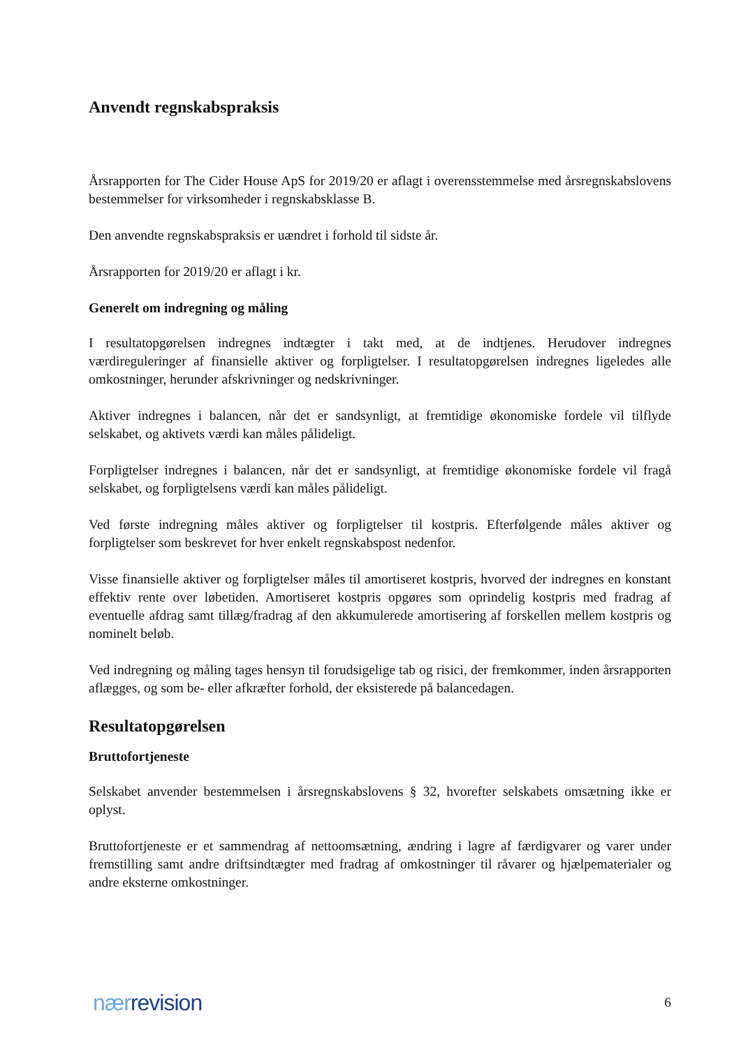Anvendt regnskabspraksis
Årsrapporten for The Cider House ApS for 2019/20 er aflagt i overensstemmelse med årsregnskabslovens bestemmelser for virksomheder i regnskabsklasse B.
Den anvendte regnskabspraksis er uændret i forhold til sidste år.
Årsrapporten for 2019/20 er aflagt i kr.
Generelt om indregning og måling
I resultatopgørelsen indregnes indtægter i takt med, at de indtjenes. Herudover indregnes værdireguleringer af finansielle aktiver og forpligtelser. I resultatopgørelsen indregnes ligeledes alle omkostninger, herunder afskrivninger og nedskrivninger.
Aktiver indregnes i balancen, når det er sandsynligt, at fremtidige økonomiske fordele vil tilflyde selskabet, og aktivets værdi kan måles pålideligt.
Forpligtelser indregnes i balancen, når det er sandsynligt, at fremtidige økonomiske fordele vil fragå selskabet, og forpligtelsens værdi kan måles pålideligt.
Ved første indregning måles aktiver og forpligtelser til kostpris. Efterfølgende måles aktiver og forpligtelser som beskrevet for hver enkelt regnskabspost nedenfor.
Visse finansielle aktiver og forpligtelser måles til amortiseret kostpris, hvorved der indregnes en konstant effektiv rente over løbetiden. Amortiseret kostpris opgøres som oprindelig kostpris med fradrag af eventuelle afdrag samt tillæg/fradrag af den akkumulerede amortisering af forskellen mellem kostpris og nominelt beløb.
Ved indregning og måling tages hensyn til forudsigelige tab og risici, der fremkommer, inden årsrapporten aflægges, og som be- eller afkræfter forhold, der eksisterede på balancedagen.
Resultatopgørelsen
Bruttofortjeneste
Selskabet anvender bestemmelsen i årsregnskabslovens § 32, hvorefter selskabets omsætning ikke er oplyst.
Bruttofortjeneste er et sammendrag af nettoomsætning, ændring i lagre af færdigvarer og varer under fremstilling samt andre driftsindtægter med fradrag af omkostninger til råvarer og hjælpematerialer og andre eksterne omkostninger.
nær revision 6